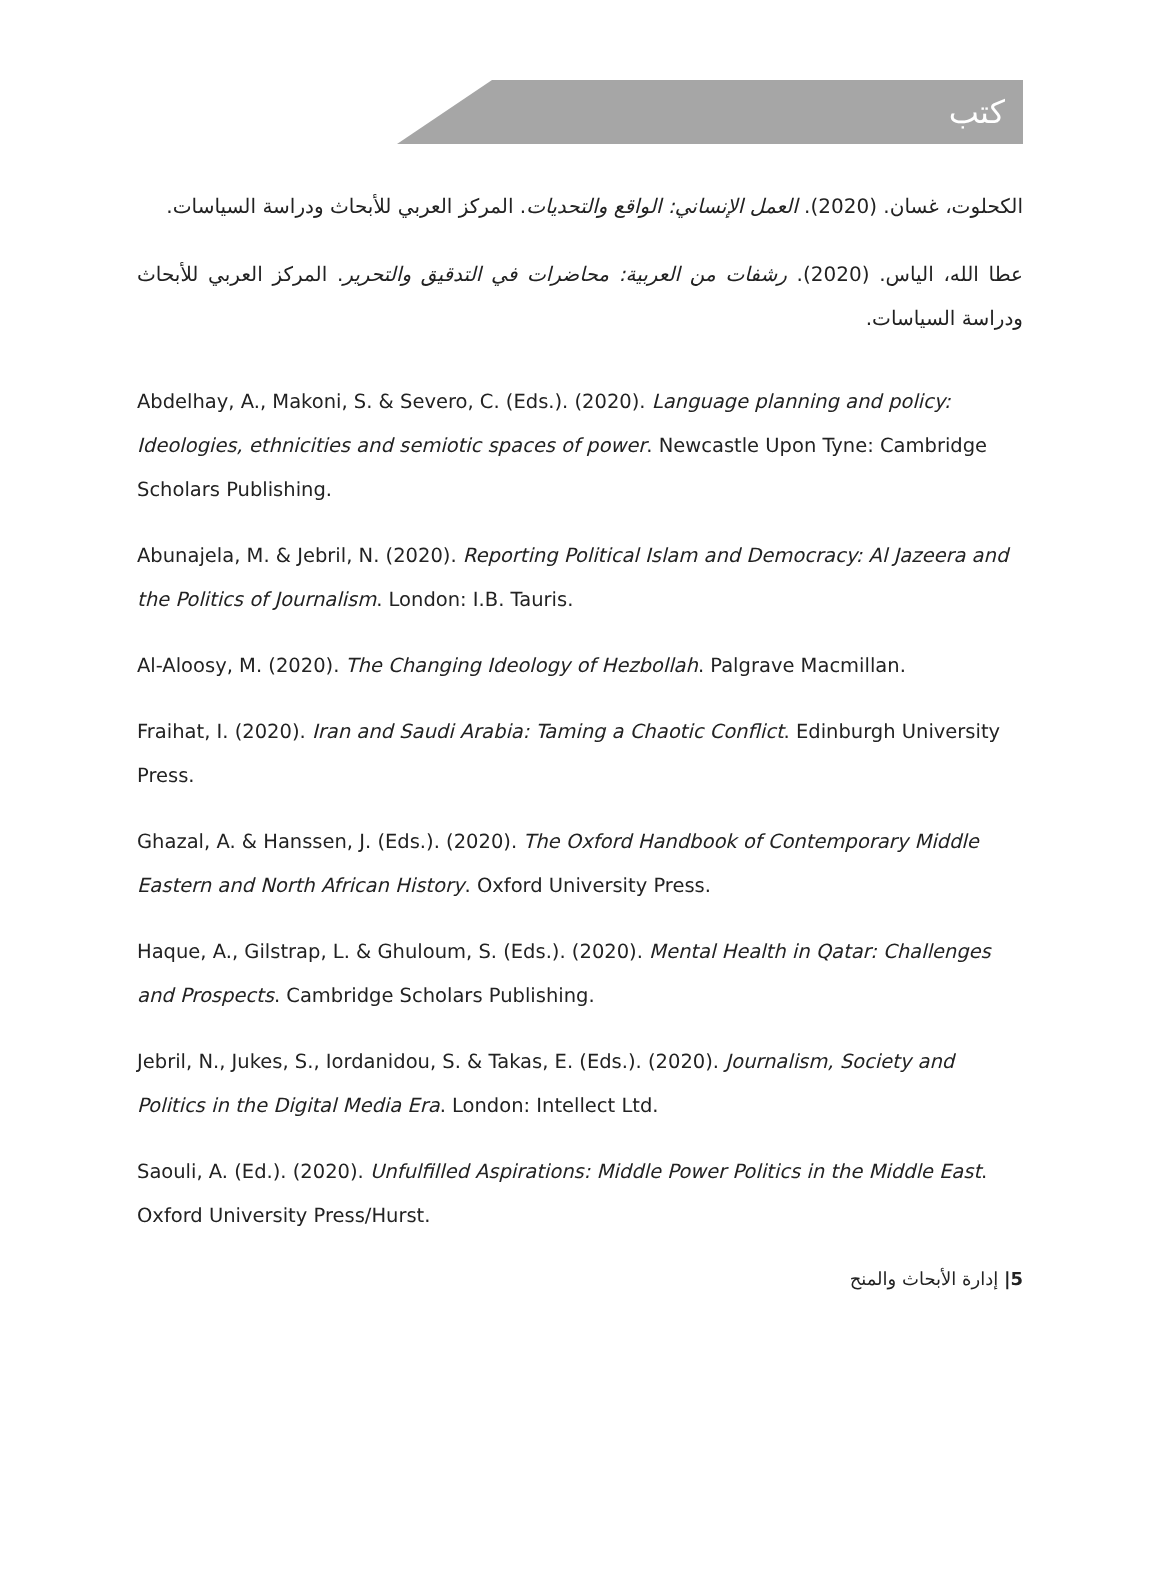كتب
الكحلوت، غسان. (2020). العمل الإنساني: الواقع والتحديات. المركز العربي للأبحاث ودراسة السياسات.
عطا الله، الياس. (2020). رشفات من العربية: محاضرات في التدقيق والتحرير. المركز العربي للأبحاث ودراسة السياسات.
Abdelhay, A., Makoni, S. & Severo, C. (Eds.). (2020). Language planning and policy: Ideologies, ethnicities and semiotic spaces of power. Newcastle Upon Tyne: Cambridge Scholars Publishing.
Abunajela, M. & Jebril, N. (2020). Reporting Political Islam and Democracy: Al Jazeera and the Politics of Journalism. London: I.B. Tauris.
Al-Aloosy, M. (2020). The Changing Ideology of Hezbollah. Palgrave Macmillan.
Fraihat, I. (2020). Iran and Saudi Arabia: Taming a Chaotic Conflict. Edinburgh University Press.
Ghazal, A. & Hanssen, J. (Eds.). (2020). The Oxford Handbook of Contemporary Middle Eastern and North African History. Oxford University Press.
Haque, A., Gilstrap, L. & Ghuloum, S. (Eds.). (2020). Mental Health in Qatar: Challenges and Prospects. Cambridge Scholars Publishing.
Jebril, N., Jukes, S., Iordanidou, S. & Takas, E. (Eds.). (2020). Journalism, Society and Politics in the Digital Media Era. London: Intellect Ltd.
Saouli, A. (Ed.). (2020). Unfulfilled Aspirations: Middle Power Politics in the Middle East. Oxford University Press/Hurst.
5| إدارة الأبحاث والمنح